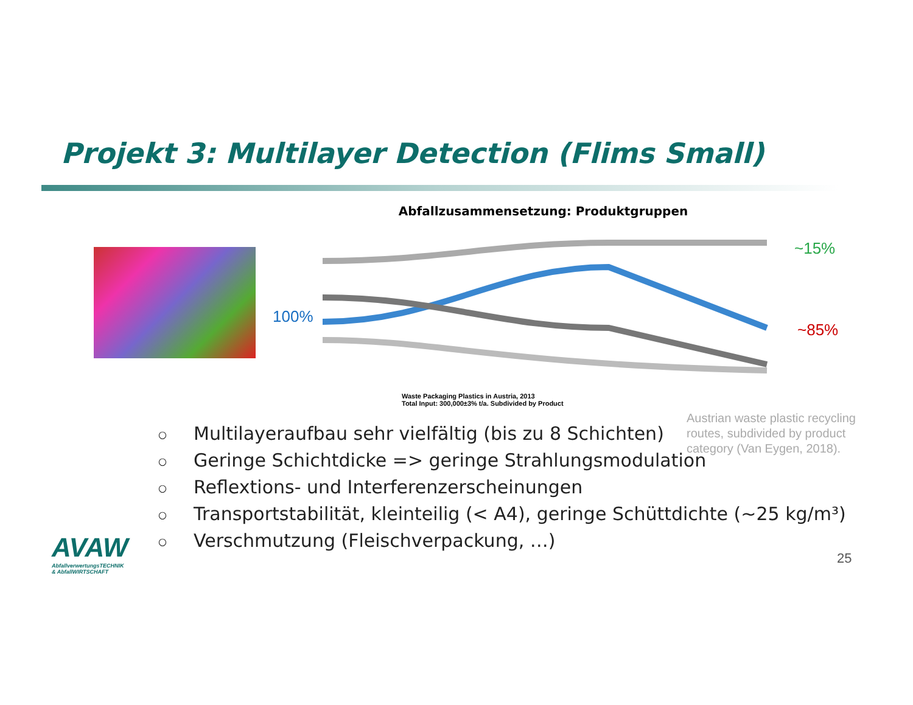Projekt 3: Multilayer Detection (Flims Small)
100%
Abfallzusammensetzung: Produktgruppen
Waste Packaging Plastics in Austria, 2013
Total Input: 300,000±3% t/a. Subdivided by Product
~15%
~85%
Austrian waste plastic recycling routes, subdivided by product category (Van Eygen, 2018).
○ Multilayeraufbau sehr vielfältig (bis zu 8 Schichten)
○ Geringe Schichtdicke => geringe Strahlungsmodulation
○ Reflextions- und Interferenzerscheinungen
○ Transportstabilität, kleinteilig (< A4), geringe Schüttdichte (~25 kg/m³)
○ Verschmutzung (Fleischverpackung, …)
AVAW
AbfallverwertungsTECHNIK
& AbfallWIRTSCHAFT
25